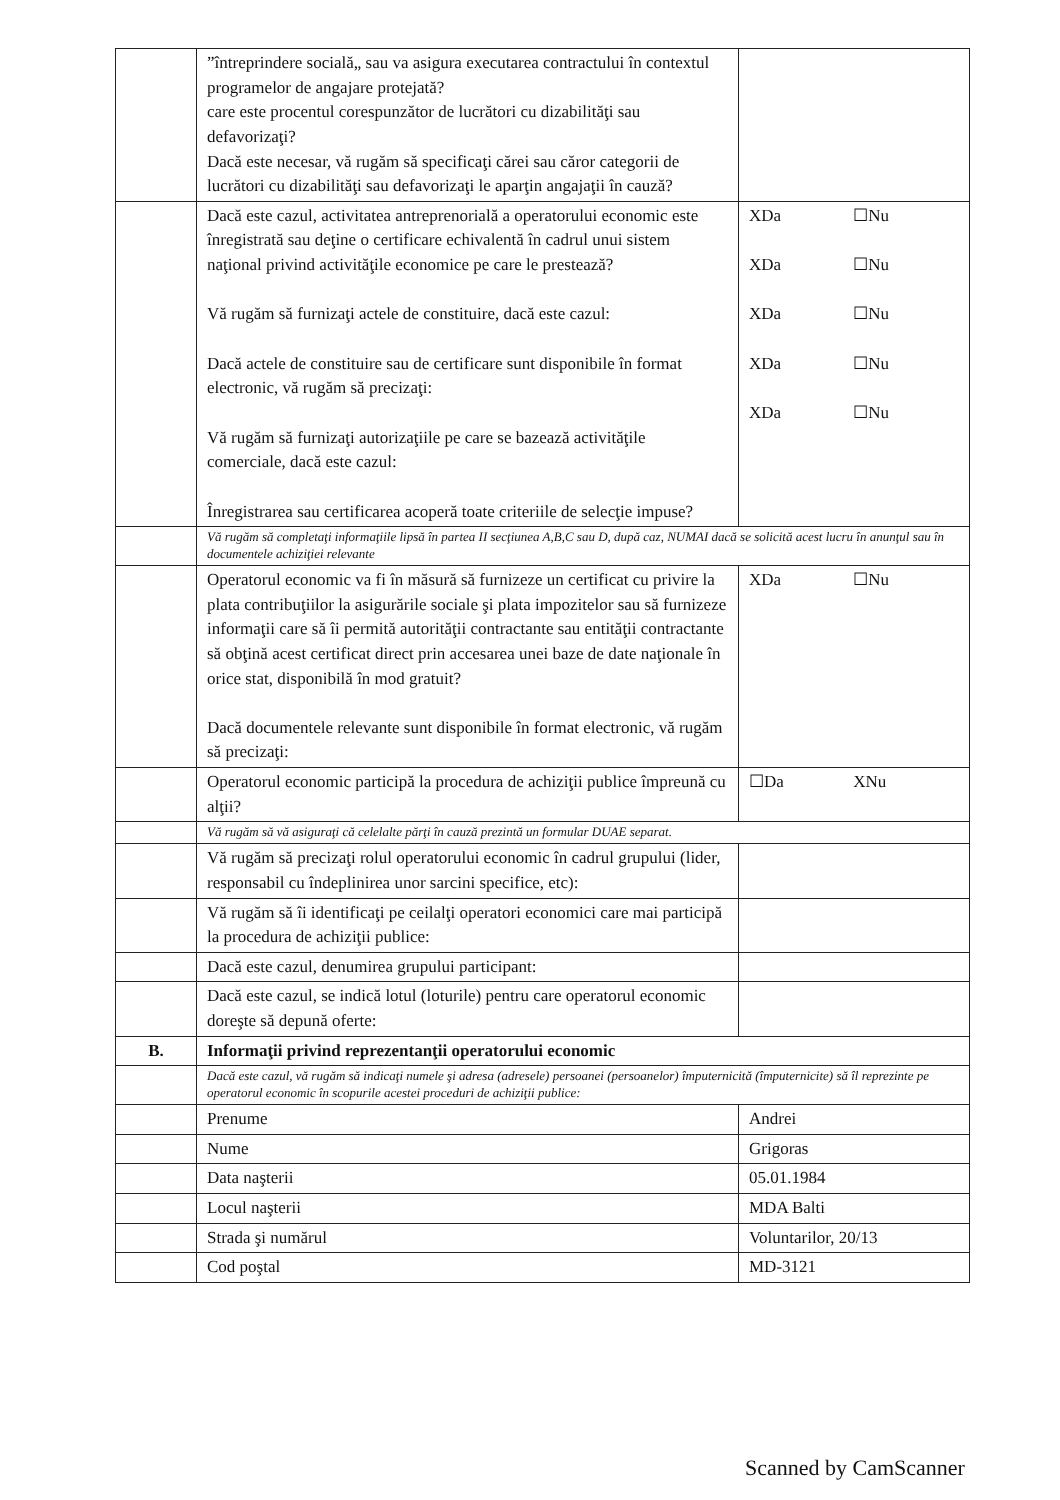| | ”întreprindere socială„ sau va asigura executarea contractului în contextul programelor de angajare protejată? care este procentul corespunzător de lucrători cu dizabilităţi sau defavorizaţi? Dacă este necesar, vă rugăm să specificaţi cărei sau căror categorii de lucrători cu dizabilităţi sau defavorizaţi le aparţin angajaţii în cauză? | |
| | Dacă este cazul, activitatea antreprenorială a operatorului economic este înregistrată sau deţine o certificare echivalentă în cadrul unui sistem naţional privind activităţile economice pe care le prestează? Vă rugăm să furnizaţi actele de constituire, dacă este cazul: Dacă actele de constituire sau de certificare sunt disponibile în format electronic, vă rugăm să precizaţi: Vă rugăm să furnizaţi autorizaţiile pe care se bazează activităţile comerciale, dacă este cazul: Înregistrarea sau certificarea acoperă toate criteriile de selecţie impuse? | XDa ☐Nu XDa ☐Nu XDa ☐Nu XDa ☐Nu XDa ☐Nu |
| | Vă rugăm să completaţi informaţiile lipsă în partea II secţiunea A,B,C sau D, după caz, NUMAI dacă se solicită acest lucru în anunţul sau în documentele achiziţiei relevante | |
| | Operatorul economic va fi în măsură să furnizeze un certificat cu privire la plata contribuţiilor la asigurările sociale şi plata impozitelor sau să furnizeze informaţii care să îi permită autorităţii contractante sau entităţii contractante să obţină acest certificat direct prin accesarea unei baze de date naţionale în orice stat, disponibilă în mod gratuit? Dacă documentele relevante sunt disponibile în format electronic, vă rugăm să precizaţi: | XDa ☐Nu |
| | Operatorul economic participă la procedura de achiziţii publice împreună cu alţii? | ☐Da XNu |
| | Vă rugăm să vă asiguraţi că celelalte părţi în cauză prezintă un formular DUAE separat. | |
| | Vă rugăm să precizaţi rolul operatorului economic în cadrul grupului (lider, responsabil cu îndeplinirea unor sarcini specifice, etc): | |
| | Vă rugăm să îi identificaţi pe ceilalţi operatori economici care mai participă la procedura de achiziţii publice: | |
| | Dacă este cazul, denumirea grupului participant: | |
| | Dacă este cazul, se indică lotul (loturile) pentru care operatorul economic doreşte să depună oferte: | |
| B. | Informaţii privind reprezentanţii operatorului economic | |
| | Dacă este cazul, vă rugăm să indicaţi numele şi adresa (adresele) persoanei (persoanelor) împuternicită (împuternicite) să îl reprezinte pe operatorul economic în scopurile acestei proceduri de achiziţii publice: | |
| | Prenume | Andrei |
| | Nume | Grigoras |
| | Data naşterii | 05.01.1984 |
| | Locul naşterii | MDA Balti |
| | Strada şi numărul | Voluntarilor, 20/13 |
| | Cod poştal | MD-3121 |
Scanned by CamScanner